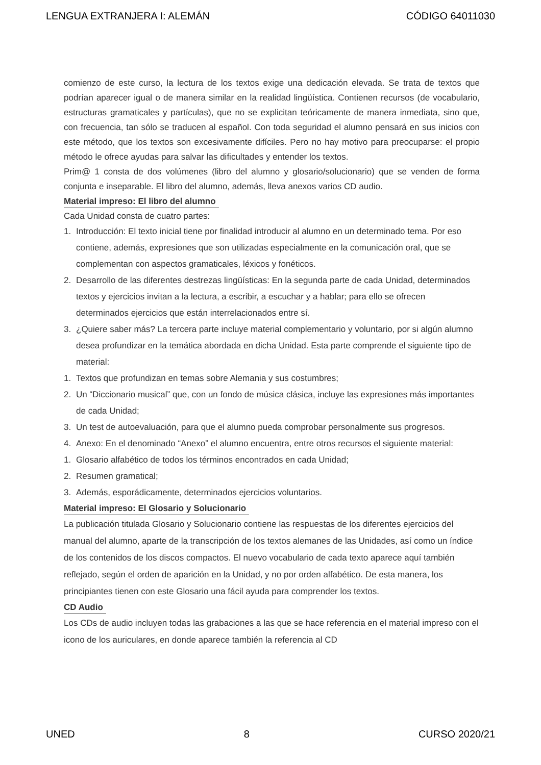LENGUA EXTRANJERA I: ALEMÁN CÓDIGO 64011030
comienzo de este curso, la lectura de los textos exige una dedicación elevada. Se trata de textos que podrían aparecer igual o de manera similar en la realidad lingüística. Contienen recursos (de vocabulario, estructuras gramaticales y partículas), que no se explicitan teóricamente de manera inmediata, sino que, con frecuencia, tan sólo se traducen al español. Con toda seguridad el alumno pensará en sus inicios con este método, que los textos son excesivamente difíciles. Pero no hay motivo para preocuparse: el propio método le ofrece ayudas para salvar las dificultades y entender los textos.
Prim@ 1 consta de dos volúmenes (libro del alumno y glosario/solucionario) que se venden de forma conjunta e inseparable. El libro del alumno, además, lleva anexos varios CD audio.
Material impreso: El libro del alumno
Cada Unidad consta de cuatro partes:
1. Introducción: El texto inicial tiene por finalidad introducir al alumno en un determinado tema. Por eso contiene, además, expresiones que son utilizadas especialmente en la comunicación oral, que se complementan con aspectos gramaticales, léxicos y fonéticos.
2. Desarrollo de las diferentes destrezas lingüísticas: En la segunda parte de cada Unidad, determinados textos y ejercicios invitan a la lectura, a escribir, a escuchar y a hablar; para ello se ofrecen determinados ejercicios que están interrelacionados entre sí.
3. ¿Quiere saber más? La tercera parte incluye material complementario y voluntario, por si algún alumno desea profundizar en la temática abordada en dicha Unidad. Esta parte comprende el siguiente tipo de material:
1. Textos que profundizan en temas sobre Alemania y sus costumbres;
2. Un “Diccionario musical” que, con un fondo de música clásica, incluye las expresiones más importantes de cada Unidad;
3. Un test de autoevaluación, para que el alumno pueda comprobar personalmente sus progresos.
4. Anexo: En el denominado “Anexo” el alumno encuentra, entre otros recursos el siguiente material:
1. Glosario alfabético de todos los términos encontrados en cada Unidad;
2. Resumen gramatical;
3. Además, esporádicamente, determinados ejercicios voluntarios.
Material impreso: El Glosario y Solucionario
La publicación titulada Glosario y Solucionario contiene las respuestas de los diferentes ejercicios del manual del alumno, aparte de la transcripción de los textos alemanes de las Unidades, así como un índice de los contenidos de los discos compactos. El nuevo vocabulario de cada texto aparece aquí también reflejado, según el orden de aparición en la Unidad, y no por orden alfabético. De esta manera, los principiantes tienen con este Glosario una fácil ayuda para comprender los textos.
CD Audio
Los CDs de audio incluyen todas las grabaciones a las que se hace referencia en el material impreso con el icono de los auriculares, en donde aparece también la referencia al CD
UNED 8 CURSO 2020/21